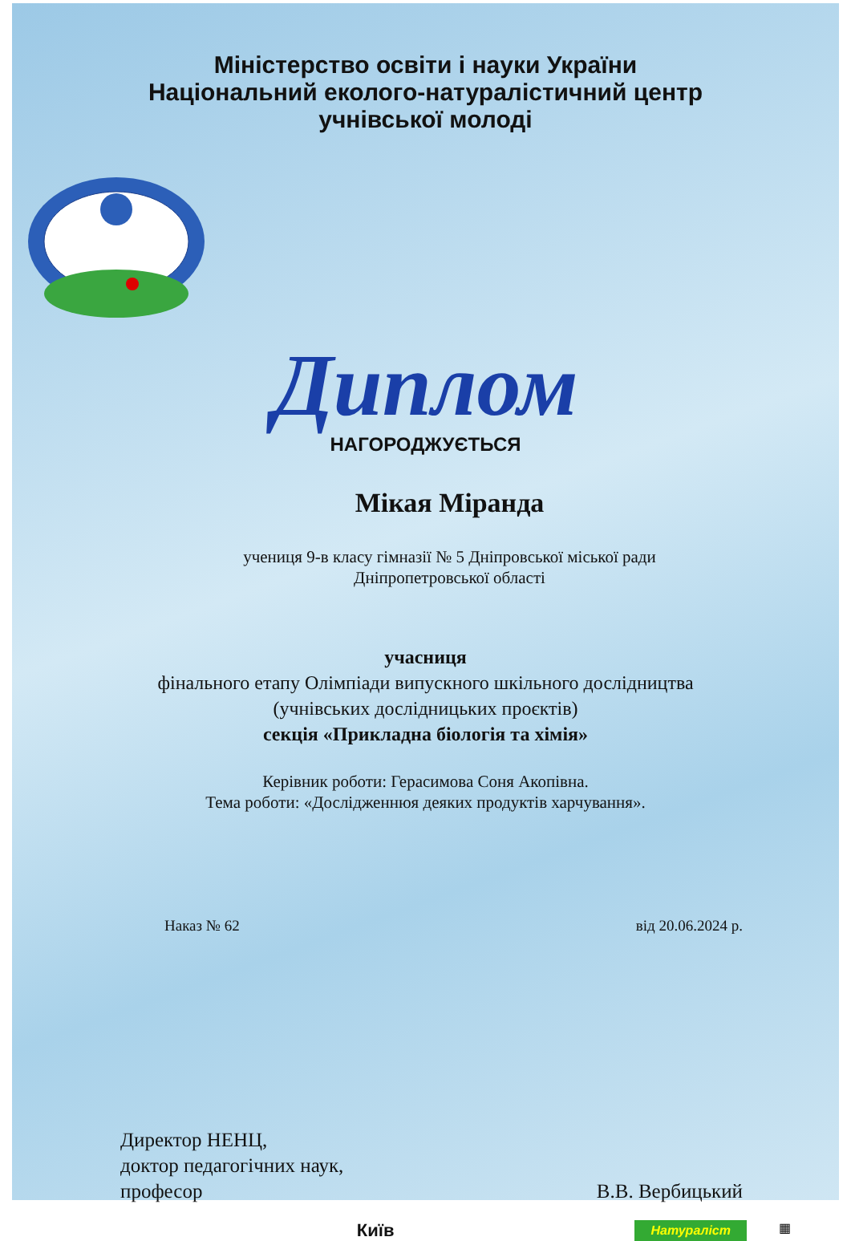Міністерство освіти і науки України
Національний еколого-натуралістичний центр
учнівської молоді
Диплом
НАГОРОДЖУЄТЬСЯ
Мікая Міранда
учениця 9-в класу гімназії № 5 Дніпровської міської ради
Дніпропетровської області
учасниця
фінального етапу Олімпіади випускного шкільного дослідництва
(учнівських дослідницьких проєктів)
секція «Прикладна біологія та хімія»
Керівник роботи: Герасимова Соня Акопівна.
Тема роботи: «Дослідженнюя деяких продуктів харчування».
Наказ № 62 від 20.06.2024 р.
Директор НЕНЦ,
доктор педагогічних наук,
професор
В.В. Вербицький
Київ Натураліст ▦